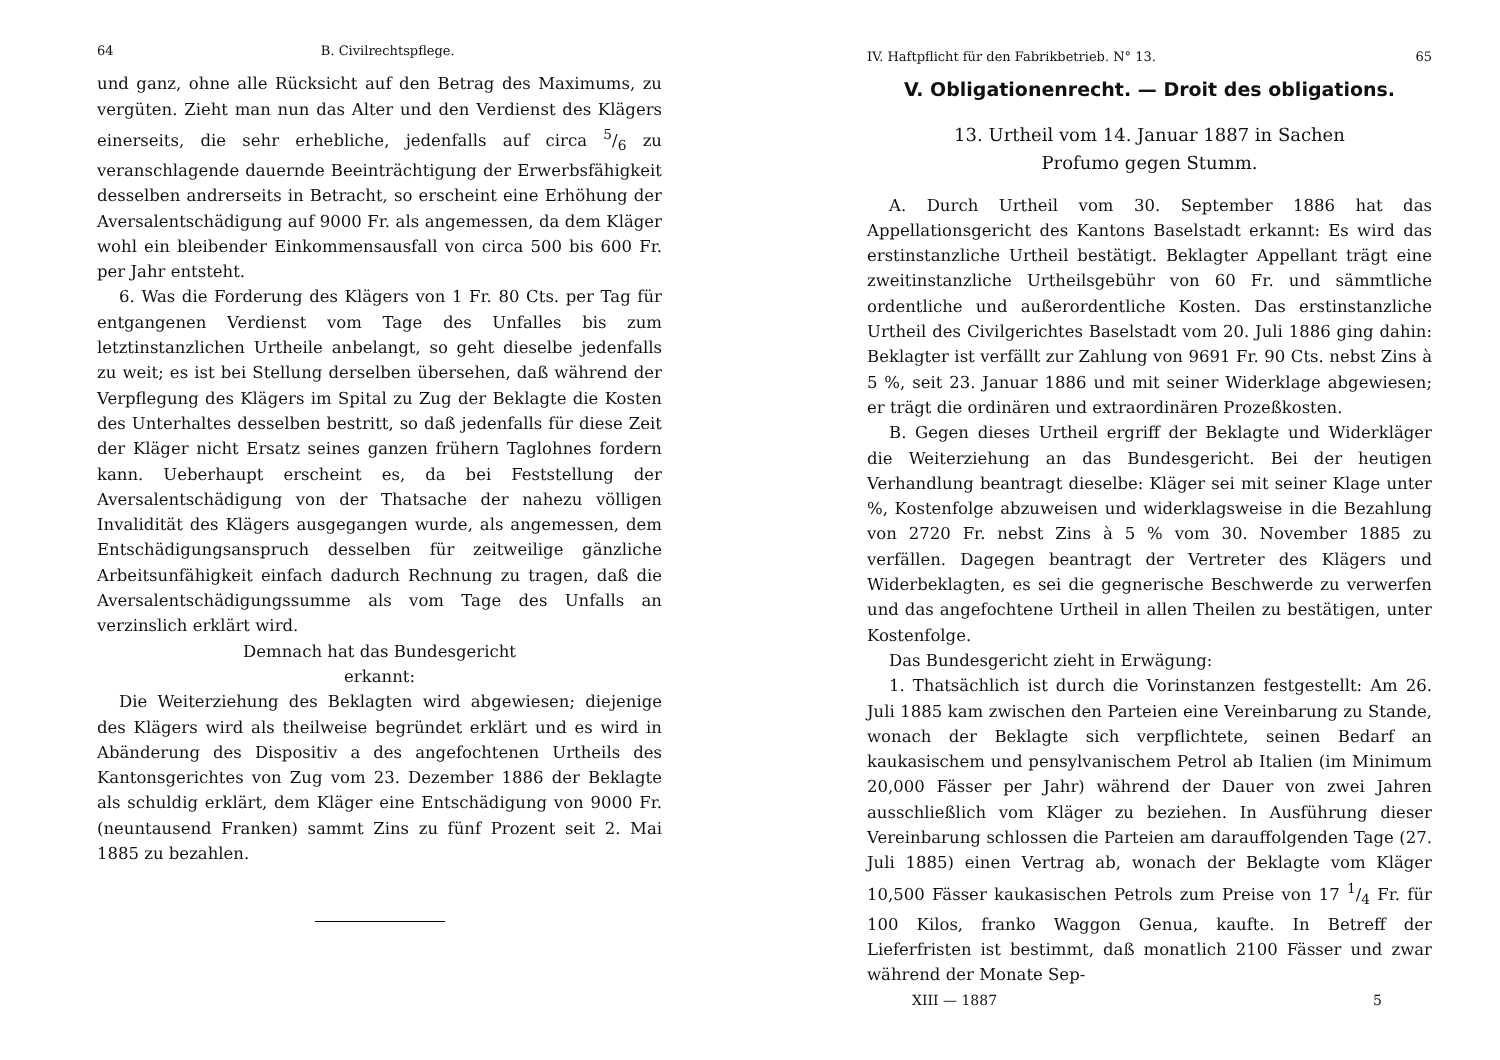64 B. Civilrechtspflege.
und ganz, ohne alle Rücksicht auf den Betrag des Maximums, zu vergüten. Zieht man nun das Alter und den Verdienst des Klägers einerseits, die sehr erhebliche, jedenfalls auf circa 5/6 zu veranschlagende dauernde Beeinträchtigung der Erwerbsfähigkeit desselben andrerseits in Betracht, so erscheint eine Erhöhung der Aversalentschädigung auf 9000 Fr. als angemessen, da dem Kläger wohl ein bleibender Einkommensausfall von circa 500 bis 600 Fr. per Jahr entsteht.
6. Was die Forderung des Klägers von 1 Fr. 80 Cts. per Tag für entgangenen Verdienst vom Tage des Unfalles bis zum letztinstanzlichen Urtheile anbelangt, so geht dieselbe jedenfalls zu weit; es ist bei Stellung derselben übersehen, daß während der Verpflegung des Klägers im Spital zu Zug der Beklagte die Kosten des Unterhaltes desselben bestritt, so daß jedenfalls für diese Zeit der Kläger nicht Ersatz seines ganzen frühern Taglohnes fordern kann. Ueberhaupt erscheint es, da bei Feststellung der Aversalentschädigung von der Thatsache der nahezu völligen Invalidität des Klägers ausgegangen wurde, als angemessen, dem Entschädigungsanspruch desselben für zeitweilige gänzliche Arbeitsunfähigkeit einfach dadurch Rechnung zu tragen, daß die Aversalentschädigungssumme als vom Tage des Unfalls an verzinslich erklärt wird.
Demnach hat das Bundesgericht
erkannt:
Die Weiterziehung des Beklagten wird abgewiesen; diejenige des Klägers wird als theilweise begründet erklärt und es wird in Abänderung des Dispositiv a des angefochtenen Urtheils des Kantonsgerichtes von Zug vom 23. Dezember 1886 der Beklagte als schuldig erklärt, dem Kläger eine Entschädigung von 9000 Fr. (neuntausend Franken) sammt Zins zu fünf Prozent seit 2. Mai 1885 zu bezahlen.
IV. Haftpflicht für den Fabrikbetrieb. N° 13. 65
V. Obligationenrecht. — Droit des obligations.
13. Urtheil vom 14. Januar 1887 in Sachen
Profumo gegen Stumm.
A. Durch Urtheil vom 30. September 1886 hat das Appellationsgericht des Kantons Baselstadt erkannt: Es wird das erstinstanzliche Urtheil bestätigt. Beklagter Appellant trägt eine zweitinstanzliche Urtheilsgebühr von 60 Fr. und sämmtliche ordentliche und außerordentliche Kosten. Das erstinstanzliche Urtheil des Civilgerichtes Baselstadt vom 20. Juli 1886 ging dahin: Beklagter ist verfällt zur Zahlung von 9691 Fr. 90 Cts. nebst Zins à 5 %, seit 23. Januar 1886 und mit seiner Widerklage abgewiesen; er trägt die ordinären und extraordinären Prozeßkosten.
B. Gegen dieses Urtheil ergriff der Beklagte und Widerkläger die Weiterziehung an das Bundesgericht. Bei der heutigen Verhandlung beantragt dieselbe: Kläger sei mit seiner Klage unter %, Kostenfolge abzuweisen und widerklagsweise in die Bezahlung von 2720 Fr. nebst Zins à 5 % vom 30. November 1885 zu verfällen. Dagegen beantragt der Vertreter des Klägers und Widerbeklagten, es sei die gegnerische Beschwerde zu verwerfen und das angefochtene Urtheil in allen Theilen zu bestätigen, unter Kostenfolge.
Das Bundesgericht zieht in Erwägung:
1. Thatsächlich ist durch die Vorinstanzen festgestellt: Am 26. Juli 1885 kam zwischen den Parteien eine Vereinbarung zu Stande, wonach der Beklagte sich verpflichtete, seinen Bedarf an kaukasischem und pensylvanischem Petrol ab Italien (im Minimum 20,000 Fässer per Jahr) während der Dauer von zwei Jahren ausschließlich vom Kläger zu beziehen. In Ausführung dieser Vereinbarung schlossen die Parteien am darauffolgenden Tage (27. Juli 1885) einen Vertrag ab, wonach der Beklagte vom Kläger 10,500 Fässer kaukasischen Petrols zum Preise von 17 1/4 Fr. für 100 Kilos, franko Waggon Genua, kaufte. In Betreff der Lieferfristen ist bestimmt, daß monatlich 2100 Fässer und zwar während der Monate Sep-
XIII — 1887 5